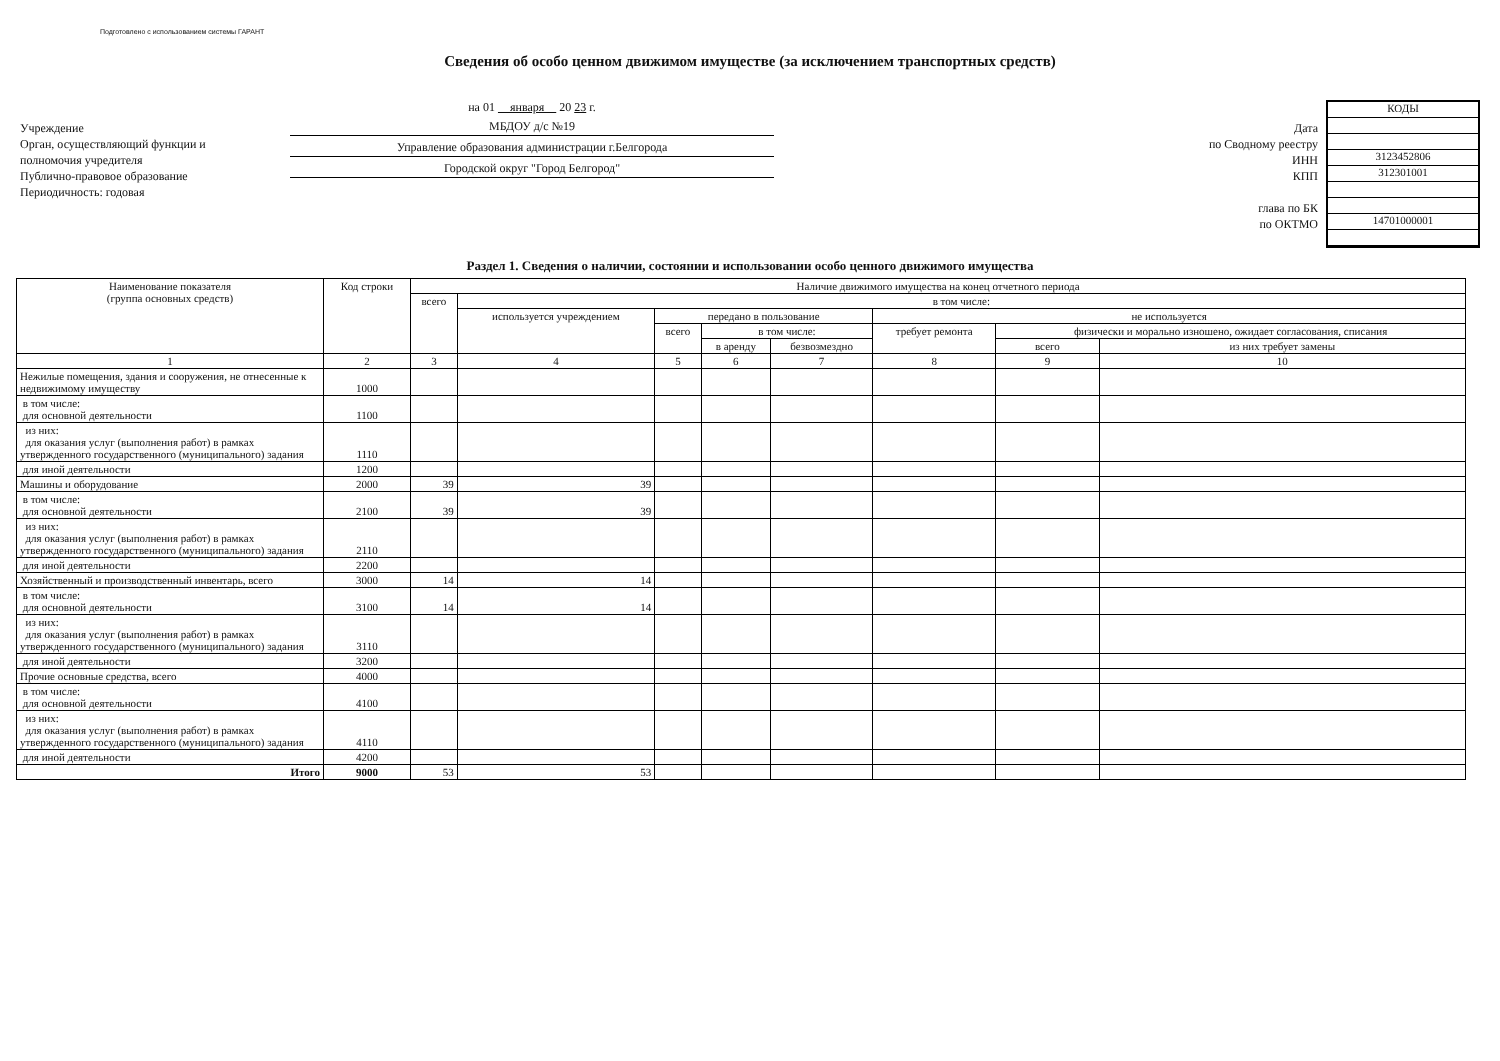Подготовлено с использованием системы ГАРАНТ
Сведения об особо ценном движимом имуществе (за исключением транспортных средств)
Учреждение
Орган, осуществляющий функции и полномочия учредителя
Публично-правовое образование
Периодичность: годовая
на 01 января 20 23 г.
МБДОУ д/с №19
Управление образования администрации г.Белгорода
Городской округ "Город Белгород"
Дата
по Сводному реестру
ИНН
КПП
глава по БК
по ОКТМО
КОДЫ
3123452806
312301001
14701000001
Раздел 1. Сведения о наличии, состоянии и использовании особо ценного движимого имущества
| Наименование показателя (группа основных средств) | Код строки | Наличие движимого имущества на конец отчетного периода | | | | | | | |
| --- | --- | --- | --- | --- | --- | --- | --- | --- | --- |
| | | всего | в том числе: | | | | | | |
| | | | используется учреждением | передано в пользование | | | не используется | | |
| | | | | всего | в том числе: | | требует ремонта | физически и морально изношено, ожидает согласования, списания | |
| | | | | | в аренду | безвозмездно | | всего | из них требует замены |
| 1 | 2 | 3 | 4 | 5 | 6 | 7 | 8 | 9 | 10 |
| Нежилые помещения, здания и сооружения, не отнесенные к недвижимому имуществу | 1000 | | | | | | | | |
| в том числе: для основной деятельности | 1100 | | | | | | | | |
| из них: для оказания услуг (выполнения работ) в рамках утвержденного государственного (муниципального) задания | 1110 | | | | | | | | |
| для иной деятельности | 1200 | | | | | | | | |
| Машины и оборудование | 2000 | 39 | 39 | | | | | | |
| в том числе: для основной деятельности | 2100 | 39 | 39 | | | | | | |
| из них: для оказания услуг (выполнения работ) в рамках утвержденного государственного (муниципального) задания | 2110 | | | | | | | | |
| для иной деятельности | 2200 | | | | | | | | |
| Хозяйственный и производственный инвентарь, всего | 3000 | 14 | 14 | | | | | | |
| в том числе: для основной деятельности | 3100 | 14 | 14 | | | | | | |
| из них: для оказания услуг (выполнения работ) в рамках утвержденного государственного (муниципального) задания | 3110 | | | | | | | | |
| для иной деятельности | 3200 | | | | | | | | |
| Прочие основные средства, всего | 4000 | | | | | | | | |
| в том числе: для основной деятельности | 4100 | | | | | | | | |
| из них: для оказания услуг (выполнения работ) в рамках утвержденного государственного (муниципального) задания | 4110 | | | | | | | | |
| для иной деятельности | 4200 | | | | | | | | |
| Итого | 9000 | 53 | 53 | | | | | | |